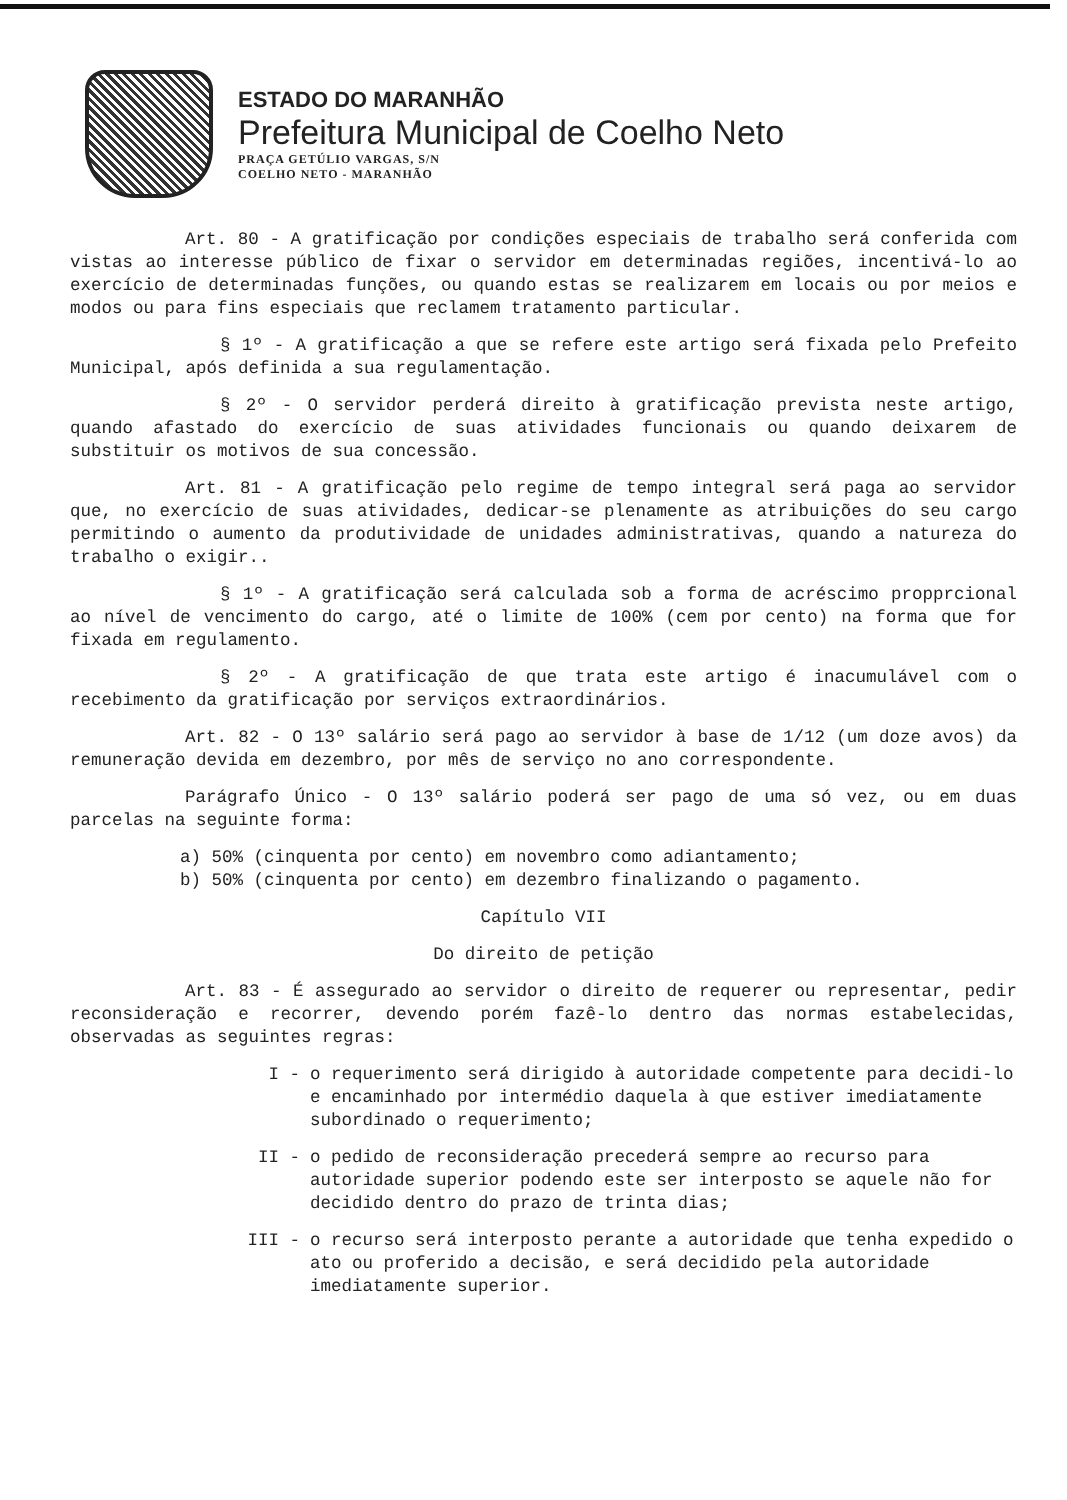ESTADO DO MARANHÃO
Prefeitura Municipal de Coelho Neto
PRAÇA GETÚLIO VARGAS, S/N
COELHO NETO - MARANHÃO
Art. 80 - A gratificação por condições especiais de trabalho será conferida com vistas ao interesse público de fixar o servidor em determinadas regiões, incentivá-lo ao exercício de determinadas funções, ou quando estas se realizarem em locais ou por meios e modos ou para fins especiais que reclamem tratamento particular.
§ 1º - A gratificação a que se refere este artigo será fixada pelo Prefeito Municipal, após definida a sua regulamentação.
§ 2º - O servidor perderá direito à gratificação prevista neste artigo, quando afastado do exercício de suas atividades funcionais ou quando deixarem de substituir os motivos de sua concessão.
Art. 81 - A gratificação pelo regime de tempo integral será paga ao servidor que, no exercício de suas atividades, dedicar-se plenamente as atribuições do seu cargo permitindo o aumento da produtividade de unidades administrativas, quando a natureza do trabalho o exigir..
§ 1º - A gratificação será calculada sob a forma de acréscimo propprcional ao nível de vencimento do cargo, até o limite de 100% (cem por cento) na forma que for fixada em regulamento.
§ 2º - A gratificação de que trata este artigo é inacumulável com o recebimento da gratificação por serviços extraordinários.
Art. 82 - O 13º salário será pago ao servidor à base de 1/12 (um doze avos) da remuneração devida em dezembro, por mês de serviço no ano correspondente.
Parágrafo Único - O 13º salário poderá ser pago de uma só vez, ou em duas parcelas na seguinte forma:
a) 50% (cinquenta por cento) em novembro como adiantamento;
b) 50% (cinquenta por cento) em dezembro finalizando o pagamento.
Capítulo VII
Do direito de petição
Art. 83 - É assegurado ao servidor o direito de requerer ou representar, pedir reconsideração e recorrer, devendo porém fazê-lo dentro das normas estabelecidas, observadas as seguintes regras:
I - o requerimento será dirigido à autoridade competente para decidi-lo e encaminhado por intermédio daquela à que estiver imediatamente subordinado o requerimento;
II - o pedido de reconsideração precederá sempre ao recurso para autoridade superior podendo este ser interposto se aquele não for decidido dentro do prazo de trinta dias;
III - o recurso será interposto perante a autoridade que tenha expedido o ato ou proferido a decisão, e será decidido pela autoridade imediatamente superior.